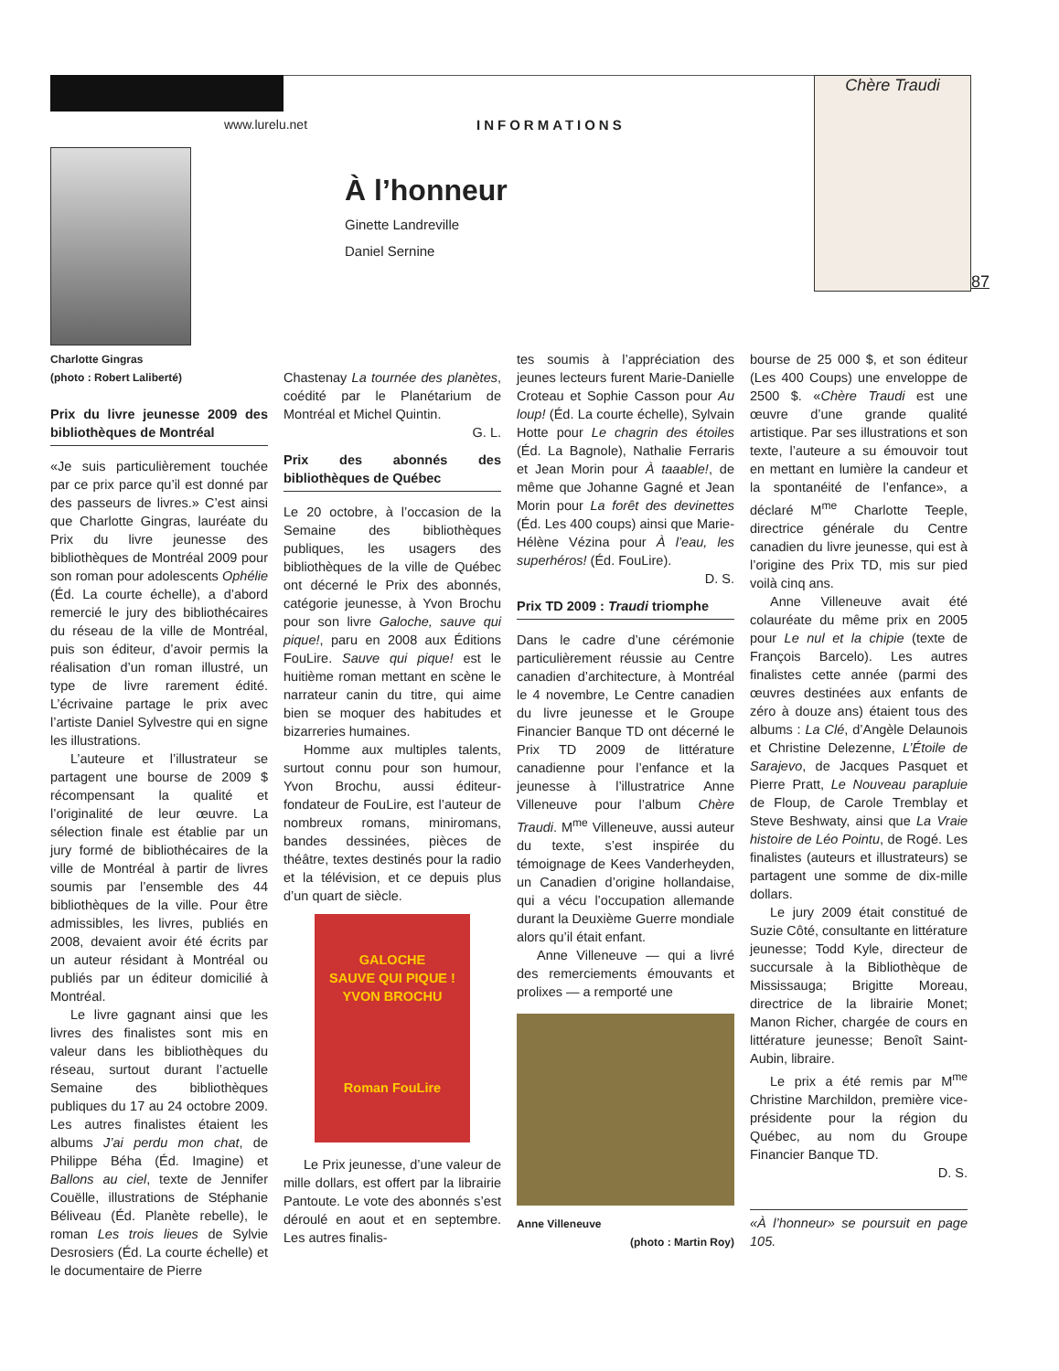www.lurelu.net INFORMATIONS
À l’honneur
Ginette Landreville
Daniel Sernine
Chère Traudi
87
Charlotte Gingras
(photo : Robert Laliberté)
Prix du livre jeunesse 2009 des bibliothèques de Montréal
«Je suis particulièrement touchée par ce prix parce qu’il est donné par des passeurs de livres.» C’est ainsi que Charlotte Gingras, lauréate du Prix du livre jeunesse des bibliothèques de Montréal 2009 pour son roman pour adolescents Ophélie (Éd. La courte échelle), a d’abord remercié le jury des bibliothécaires du réseau de la ville de Montréal, puis son éditeur, d’avoir permis la réalisation d’un roman illustré, un type de livre rarement édité. L’écrivaine partage le prix avec l’artiste Daniel Sylvestre qui en signe les illustrations.
L’auteure et l’illustrateur se partagent une bourse de 2009 $ récompensant la qualité et l’originalité de leur œuvre. La sélection finale est établie par un jury formé de bibliothécaires de la ville de Montréal à partir de livres soumis par l’ensemble des 44 bibliothèques de la ville. Pour être admissibles, les livres, publiés en 2008, devaient avoir été écrits par un auteur résidant à Montréal ou publiés par un éditeur domicilié à Montréal.
Le livre gagnant ainsi que les livres des finalistes sont mis en valeur dans les bibliothèques du réseau, surtout durant l’actuelle Semaine des bibliothèques publiques du 17 au 24 octobre 2009. Les autres finalistes étaient les albums J’ai perdu mon chat, de Philippe Béha (Éd. Imagine) et Ballons au ciel, texte de Jennifer Couëlle, illustrations de Stéphanie Béliveau (Éd. Planète rebelle), le roman Les trois lieues de Sylvie Desrosiers (Éd. La courte échelle) et le documentaire de Pierre
Chastenay La tournée des planètes, coédité par le Planétarium de Montréal et Michel Quintin.
G. L.
Prix des abonnés des bibliothèques de Québec
Le 20 octobre, à l’occasion de la Semaine des bibliothèques publiques, les usagers des bibliothèques de la ville de Québec ont décerné le Prix des abonnés, catégorie jeunesse, à Yvon Brochu pour son livre Galoche, sauve qui pique!, paru en 2008 aux Éditions FouLire. Sauve qui pique! est le huitième roman mettant en scène le narrateur canin du titre, qui aime bien se moquer des habitudes et bizarreries humaines.
Homme aux multiples talents, surtout connu pour son humour, Yvon Brochu, aussi éditeur-fondateur de FouLire, est l’auteur de nombreux romans, miniromans, bandes dessinées, pièces de théâtre, textes destinés pour la radio et la télévision, et ce depuis plus d’un quart de siècle.
GALOCHE
SAUVE QUI PIQUE !
YVON BROCHU
Roman FouLire
Le Prix jeunesse, d’une valeur de mille dollars, est offert par la librairie Pantoute. Le vote des abonnés s’est déroulé en aout et en septembre. Les autres finalis-
tes soumis à l’appréciation des jeunes lecteurs furent Marie-Danielle Croteau et Sophie Casson pour Au loup! (Éd. La courte échelle), Sylvain Hotte pour Le chagrin des étoiles (Éd. La Bagnole), Nathalie Ferraris et Jean Morin pour À taaable!, de même que Johanne Gagné et Jean Morin pour La forêt des devinettes (Éd. Les 400 coups) ainsi que Marie-Hélène Vézina pour À l’eau, les superhéros! (Éd. FouLire).
D. S.
Prix TD 2009 : Traudi triomphe
Dans le cadre d’une cérémonie particulièrement réussie au Centre canadien d’architecture, à Montréal le 4 novembre, Le Centre canadien du livre jeunesse et le Groupe Financier Banque TD ont décerné le Prix TD 2009 de littérature canadienne pour l’enfance et la jeunesse à l’illustratrice Anne Villeneuve pour l’album Chère Traudi. M<sup>me</sup> Villeneuve, aussi auteur du texte, s’est inspirée du témoignage de Kees Vanderheyden, un Canadien d’origine hollandaise, qui a vécu l’occupation allemande durant la Deuxième Guerre mondiale alors qu’il était enfant.
Anne Villeneuve — qui a livré des remerciements émouvants et prolixes — a remporté une
Anne Villeneuve
(photo : Martin Roy)
bourse de 25 000 $, et son éditeur (Les 400 Coups) une enveloppe de 2500 $. «Chère Traudi est une œuvre d’une grande qualité artistique. Par ses illustrations et son texte, l’auteure a su émouvoir tout en mettant en lumière la candeur et la spontanéité de l’enfance», a déclaré M<sup>me</sup> Charlotte Teeple, directrice générale du Centre canadien du livre jeunesse, qui est à l’origine des Prix TD, mis sur pied voilà cinq ans.
Anne Villeneuve avait été colauréate du même prix en 2005 pour Le nul et la chipie (texte de François Barcelo). Les autres finalistes cette année (parmi des œuvres destinées aux enfants de zéro à douze ans) étaient tous des albums : La Clé, d’Angèle Delaunois et Christine Delezenne, L’Étoile de Sarajevo, de Jacques Pasquet et Pierre Pratt, Le Nouveau parapluie de Floup, de Carole Tremblay et Steve Beshwaty, ainsi que La Vraie histoire de Léo Pointu, de Rogé. Les finalistes (auteurs et illustrateurs) se partagent une somme de dix-mille dollars.
Le jury 2009 était constitué de Suzie Côté, consultante en littérature jeunesse; Todd Kyle, directeur de succursale à la Bibliothèque de Mississauga; Brigitte Moreau, directrice de la librairie Monet; Manon Richer, chargée de cours en littérature jeunesse; Benoît Saint-Aubin, libraire.
Le prix a été remis par M<sup>me</sup> Christine Marchildon, première vice-présidente pour la région du Québec, au nom du Groupe Financier Banque TD.
D. S.
«À l’honneur» se poursuit en page 105.